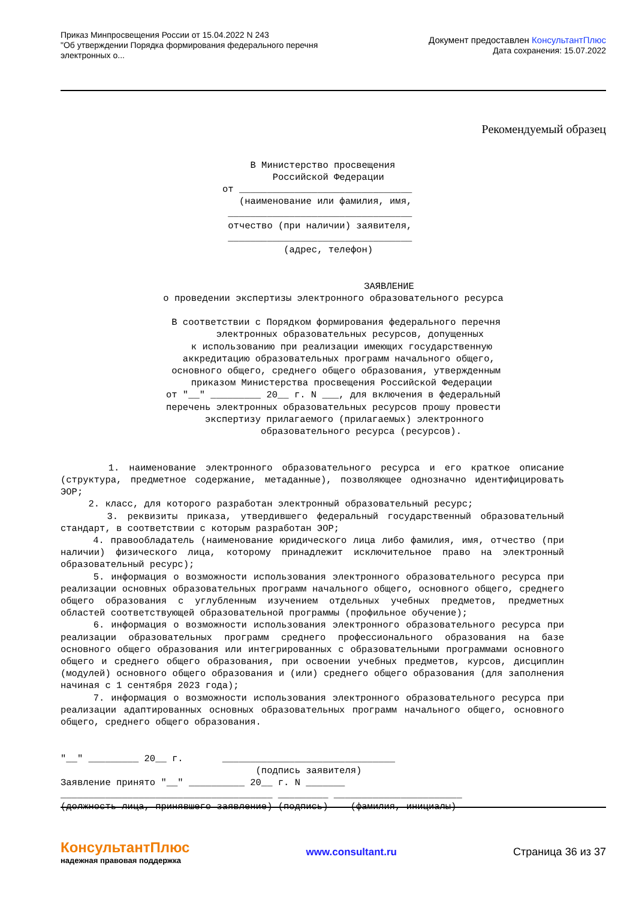Приказ Минпросвещения России от 15.04.2022 N 243
"Об утверждении Порядка формирования федерального перечня
электронных о...
Документ предоставлен КонсультантПлюс
Дата сохранения: 15.07.2022
Рекомендуемый образец
В Министерство просвещения Российской Федерации от _______________________________ (наименование или фамилия, имя, _________________________________ отчество (при наличии) заявителя, _________________________________ (адрес, телефон)
ЗАЯВЛЕНИЕ о проведении экспертизы электронного образовательного ресурса В соответствии с Порядком формирования федерального перечня электронных образовательных ресурсов, допущенных к использованию при реализации имеющих государственную аккредитацию образовательных программ начального общего, основного общего, среднего общего образования, утвержденным приказом Министерства просвещения Российской Федерации от "__" _________ 20__ г. N ___, для включения в федеральный перечень электронных образовательных ресурсов прошу провести экспертизу прилагаемого (прилагаемых) электронного образовательного ресурса (ресурсов).
1. наименование электронного образовательного ресурса и его краткое описание (структура, предметное содержание, метаданные), позволяющее однозначно идентифицировать ЭОР;
2. класс, для которого разработан электронный образовательный ресурс;
3. реквизиты приказа, утвердившего федеральный государственный образовательный стандарт, в соответствии с которым разработан ЭОР;
4. правообладатель (наименование юридического лица либо фамилия, имя, отчество (при наличии) физического лица, которому принадлежит исключительное право на электронный образовательный ресурс);
5. информация о возможности использования электронного образовательного ресурса при реализации основных образовательных программ начального общего, основного общего, среднего общего образования с углубленным изучением отдельных учебных предметов, предметных областей соответствующей образовательной программы (профильное обучение);
6. информация о возможности использования электронного образовательного ресурса при реализации образовательных программ среднего профессионального образования на базе основного общего образования или интегрированных с образовательными программами основного общего и среднего общего образования, при освоении учебных предметов, курсов, дисциплин (модулей) основного общего образования и (или) среднего общего образования (для заполнения начиная с 1 сентября 2023 года);
7. информация о возможности использования электронного образовательного ресурса при реализации адаптированных основных образовательных программ начального общего, основного общего, среднего общего образования.
"__" _________ 20__ г. _______________________________ (подпись заявителя) Заявление принято "__" __________ 20__ г. N _______ ______________________________________ _________ _______________________ (должность лица, принявшего заявление) (подпись) (фамилия, инициалы)
КонсультантПлюс
надежная правовая поддержка
www.consultant.ru Страница 36 из 37